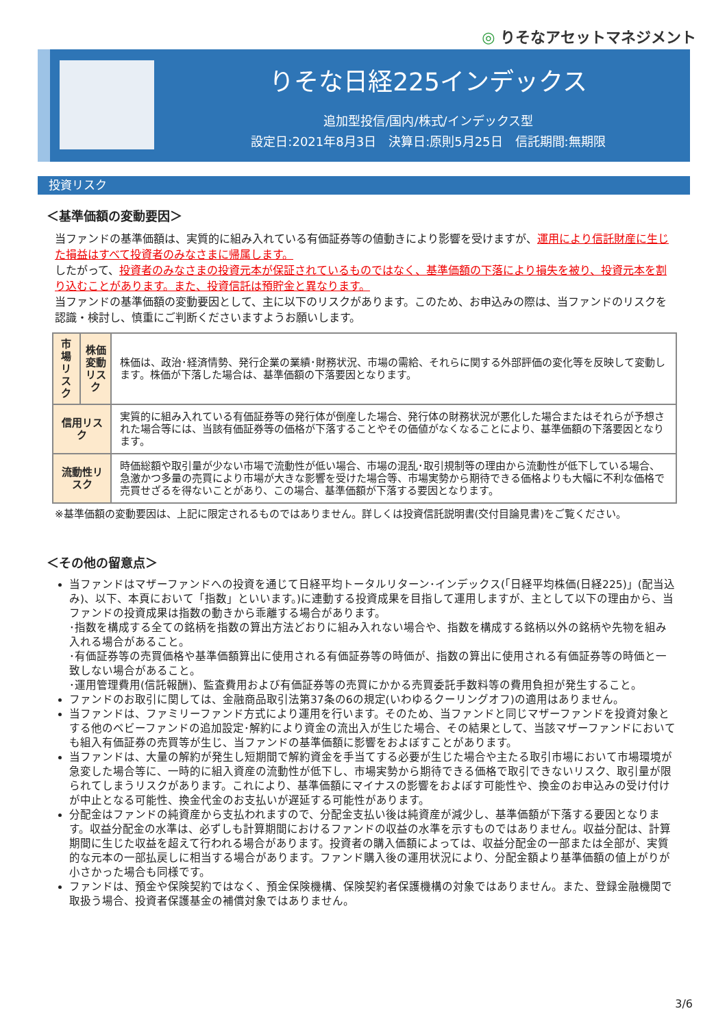◎ りそなアセットマネジメント
りそな日経225インデックス
追加型投信/国内/株式/インデックス型
設定日:2021年8月3日　決算日:原則5月25日　信託期間:無期限
投資リスク
＜基準価額の変動要因＞
当ファンドの基準価額は、実質的に組み入れている有価証券等の値動きにより影響を受けますが、運用により信託財産に生じた損益はすべて投資者のみなさまに帰属します。
したがって、投資者のみなさまの投資元本が保証されているものではなく、基準価額の下落により損失を被り、投資元本を割り込むことがあります。また、投資信託は預貯金と異なります。
当ファンドの基準価額の変動要因として、主に以下のリスクがあります。このため、お申込みの際は、当ファンドのリスクを認識・検討し、慎重にご判断くださいますようお願いします。
| 市場 リスク | 株価変動 リスク | 株価は、政治･経済情勢、発行企業の業績･財務状況、市場の需給、それらに関する外部評価の変化等を反映して変動します。株価が下落した場合は、基準価額の下落要因となります。 |
| 信用リスク | | 実質的に組み入れている有価証券等の発行体が倒産した場合、発行体の財務状況が悪化した場合またはそれらが予想された場合等には、当該有価証券等の価格が下落することやその価値がなくなることにより、基準価額の下落要因となります。 |
| 流動性リスク | | 時価総額や取引量が少ない市場で流動性が低い場合、市場の混乱･取引規制等の理由から流動性が低下している場合、急激かつ多量の売買により市場が大きな影響を受けた場合等、市場実勢から期待できる価格よりも大幅に不利な価格で売買せざるを得ないことがあり、この場合、基準価額が下落する要因となります。 |
※基準価額の変動要因は、上記に限定されるものではありません。詳しくは投資信託説明書(交付目論見書)をご覧ください。
＜その他の留意点＞
当ファンドはマザーファンドへの投資を通じて日経平均トータルリターン･インデックス(「日経平均株価(日経225)」(配当込み)、以下、本頁において「指数」といいます。)に連動する投資成果を目指して運用しますが、主として以下の理由から、当ファンドの投資成果は指数の動きから乖離する場合があります。
･指数を構成する全ての銘柄を指数の算出方法どおりに組み入れない場合や、指数を構成する銘柄以外の銘柄や先物を組み入れる場合があること。
･有価証券等の売買価格や基準価額算出に使用される有価証券等の時価が、指数の算出に使用される有価証券等の時価と一致しない場合があること。
･運用管理費用(信託報酬)、監査費用および有価証券等の売買にかかる売買委託手数料等の費用負担が発生すること。
ファンドのお取引に関しては、金融商品取引法第37条の6の規定(いわゆるクーリングオフ)の適用はありません。
当ファンドは、ファミリーファンド方式により運用を行います。そのため、当ファンドと同じマザーファンドを投資対象とする他のベビーファンドの追加設定･解約により資金の流出入が生じた場合、その結果として、当該マザーファンドにおいても組入有価証券の売買等が生じ、当ファンドの基準価額に影響をおよぼすことがあります。
当ファンドは、大量の解約が発生し短期間で解約資金を手当てする必要が生じた場合や主たる取引市場において市場環境が急変した場合等に、一時的に組入資産の流動性が低下し、市場実勢から期待できる価格で取引できないリスク、取引量が限られてしまうリスクがあります。これにより、基準価額にマイナスの影響をおよぼす可能性や、換金のお申込みの受け付けが中止となる可能性、換金代金のお支払いが遅延する可能性があります。
分配金はファンドの純資産から支払われますので、分配金支払い後は純資産が減少し、基準価額が下落する要因となります。収益分配金の水準は、必ずしも計算期間におけるファンドの収益の水準を示すものではありません。収益分配は、計算期間に生じた収益を超えて行われる場合があります。投資者の購入価額によっては、収益分配金の一部または全部が、実質的な元本の一部払戻しに相当する場合があります。ファンド購入後の運用状況により、分配金額より基準価額の値上がりが小さかった場合も同様です。
ファンドは、預金や保険契約ではなく、預金保険機構、保険契約者保護機構の対象ではありません。また、登録金融機関で取扱う場合、投資者保護基金の補償対象ではありません。
3/6